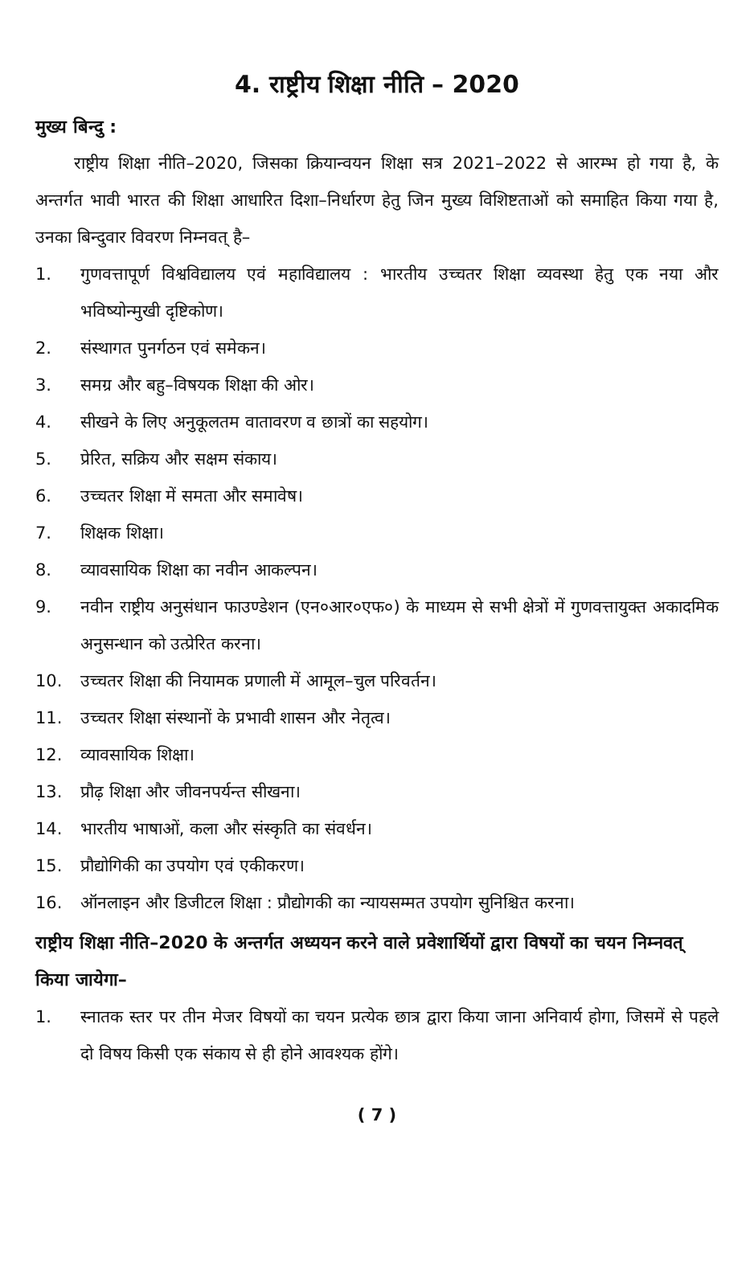4. राष्ट्रीय शिक्षा नीति – 2020
मुख्य बिन्दु :
राष्ट्रीय शिक्षा नीति–2020, जिसका क्रियान्वयन शिक्षा सत्र 2021–2022 से आरम्भ हो गया है, के अन्तर्गत भावी भारत की शिक्षा आधारित दिशा–निर्धारण हेतु जिन मुख्य विशिष्टताओं को समाहित किया गया है, उनका बिन्दुवार विवरण निम्नवत् है–
1. गुणवत्तापूर्ण विश्वविद्यालय एवं महाविद्यालय : भारतीय उच्चतर शिक्षा व्यवस्था हेतु एक नया और भविष्योन्मुखी दृष्टिकोण।
2. संस्थागत पुनर्गठन एवं समेकन।
3. समग्र और बहु–विषयक शिक्षा की ओर।
4. सीखने के लिए अनुकूलतम वातावरण व छात्रों का सहयोग।
5. प्रेरित, सक्रिय और सक्षम संकाय।
6. उच्चतर शिक्षा में समता और समावेष।
7. शिक्षक शिक्षा।
8. व्यावसायिक शिक्षा का नवीन आकल्पन।
9. नवीन राष्ट्रीय अनुसंधान फाउण्डेशन (एन०आर०एफ०) के माध्यम से सभी क्षेत्रों में गुणवत्तायुक्त अकादमिक अनुसन्धान को उत्प्रेरित करना।
10. उच्चतर शिक्षा की नियामक प्रणाली में आमूल–चुल परिवर्तन।
11. उच्चतर शिक्षा संस्थानों के प्रभावी शासन और नेतृत्व।
12. व्यावसायिक शिक्षा।
13. प्रौढ़ शिक्षा और जीवनपर्यन्त सीखना।
14. भारतीय भाषाओं, कला और संस्कृति का संवर्धन।
15. प्रौद्योगिकी का उपयोग एवं एकीकरण।
16. ऑनलाइन और डिजीटल शिक्षा : प्रौद्योगकी का न्यायसम्मत उपयोग सुनिश्चित करना।
राष्ट्रीय शिक्षा नीति–2020 के अन्तर्गत अध्ययन करने वाले प्रवेशार्थियों द्वारा विषयों का चयन निम्नवत् किया जायेगा–
1. स्नातक स्तर पर तीन मेजर विषयों का चयन प्रत्येक छात्र द्वारा किया जाना अनिवार्य होगा, जिसमें से पहले दो विषय किसी एक संकाय से ही होने आवश्यक होंगे।
( 7 )